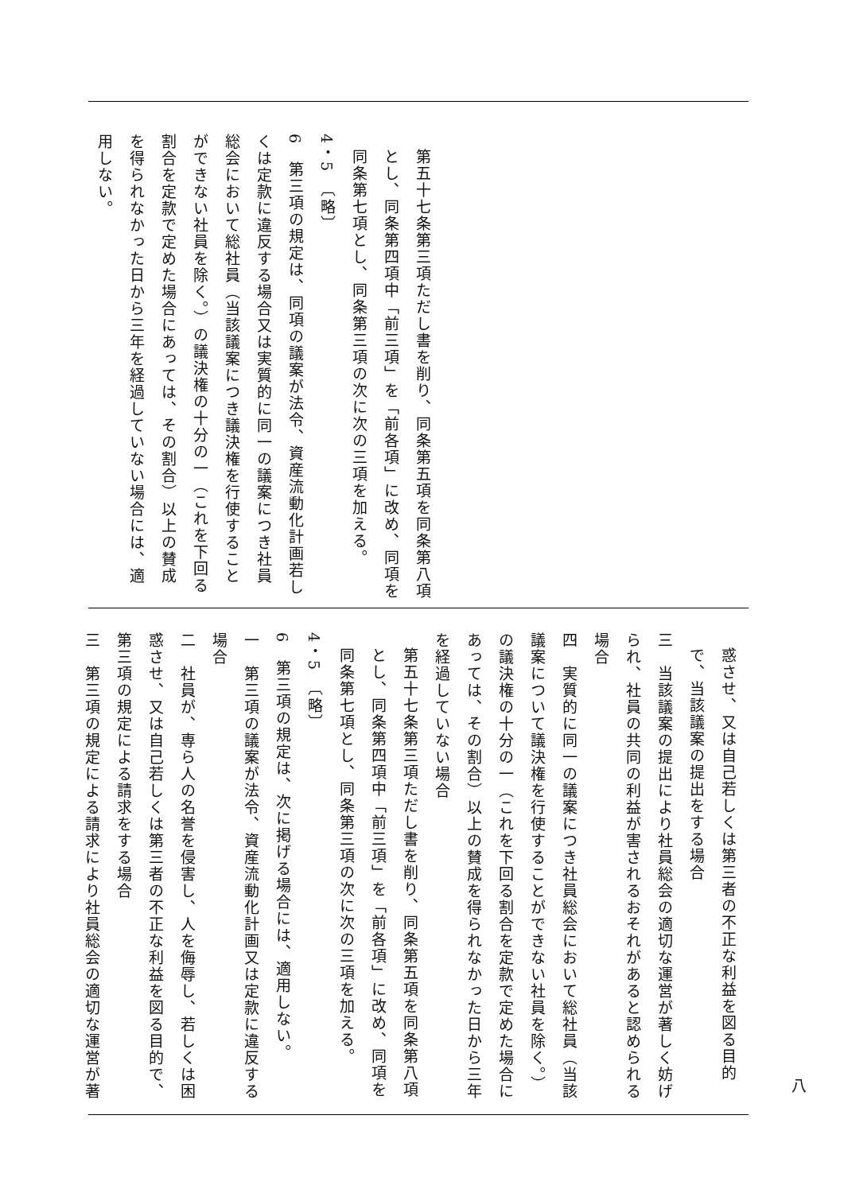第五十七条第三項ただし書を削り、同条第五項を同条第八項とし、同条第四項中「前三項」を「前各項」に改め、同項を同条第七項とし、同条第三項の次に次の三項を加える。
4・5　〔略〕
6　第三項の規定は、同項の議案が法令、資産流動化計画若しくは定款に違反する場合又は実質的に同一の議案につき社員総会において総社員（当該議案につき議決権を行使することができない社員を除く。）の議決権の十分の一（これを下回る割合を定款で定めた場合にあっては、その割合）以上の賛成を得られなかった日から三年を経過していない場合には、適用しない。
惑させ、又は自己若しくは第三者の不正な利益を図る目的で、当該議案の提出をする場合
三　当該議案の提出により社員総会の適切な運営が著しく妨げられ、社員の共同の利益が害されるおそれがあると認められる場合
四　実質的に同一の議案につき社員総会において総社員（当該議案について議決権を行使することができない社員を除く。）の議決権の十分の一（これを下回る割合を定款で定めた場合にあっては、その割合）以上の賛成を得られなかった日から三年を経過していない場合
第五十七条第三項ただし書を削り、同条第五項を同条第八項とし、同条第四項中「前三項」を「前各項」に改め、同項を同条第七項とし、同条第三項の次に次の三項を加える。
4・5　〔略〕
6　第三項の規定は、次に掲げる場合には、適用しない。
一　第三項の議案が法令、資産流動化計画又は定款に違反する場合
二　社員が、専ら人の名誉を侵害し、人を侮辱し、若しくは困惑させ、又は自己若しくは第三者の不正な利益を図る目的で、第三項の規定による請求をする場合
三　第三項の規定による請求により社員総会の適切な運営が著
八